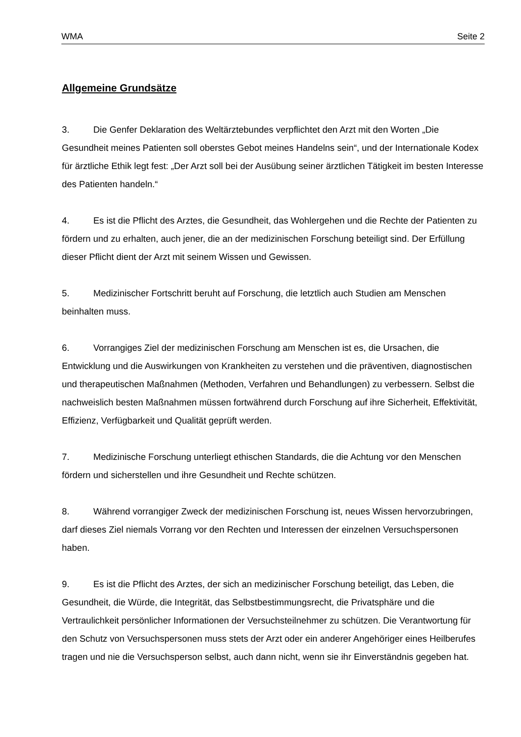WMA Seite 2
Allgemeine Grundsätze
3. Die Genfer Deklaration des Weltärztebundes verpflichtet den Arzt mit den Worten „Die Gesundheit meines Patienten soll oberstes Gebot meines Handelns sein“, und der Internationale Kodex für ärztliche Ethik legt fest: „Der Arzt soll bei der Ausübung seiner ärztlichen Tätigkeit im besten Interesse des Patienten handeln.“
4. Es ist die Pflicht des Arztes, die Gesundheit, das Wohlergehen und die Rechte der Patienten zu fördern und zu erhalten, auch jener, die an der medizinischen Forschung beteiligt sind. Der Erfüllung dieser Pflicht dient der Arzt mit seinem Wissen und Gewissen.
5. Medizinischer Fortschritt beruht auf Forschung, die letztlich auch Studien am Menschen beinhalten muss.
6. Vorrangiges Ziel der medizinischen Forschung am Menschen ist es, die Ursachen, die Entwicklung und die Auswirkungen von Krankheiten zu verstehen und die präventiven, diagnostischen und therapeutischen Maßnahmen (Methoden, Verfahren und Behandlungen) zu verbessern. Selbst die nachweislich besten Maßnahmen müssen fortwährend durch Forschung auf ihre Sicherheit, Effektivität, Effizienz, Verfügbarkeit und Qualität geprüft werden.
7. Medizinische Forschung unterliegt ethischen Standards, die die Achtung vor den Menschen fördern und sicherstellen und ihre Gesundheit und Rechte schützen.
8. Während vorrangiger Zweck der medizinischen Forschung ist, neues Wissen hervorzubringen, darf dieses Ziel niemals Vorrang vor den Rechten und Interessen der einzelnen Versuchspersonen haben.
9. Es ist die Pflicht des Arztes, der sich an medizinischer Forschung beteiligt, das Leben, die Gesundheit, die Würde, die Integrität, das Selbstbestimmungsrecht, die Privatsphäre und die Vertraulichkeit persönlicher Informationen der Versuchsteilnehmer zu schützen. Die Verantwortung für den Schutz von Versuchspersonen muss stets der Arzt oder ein anderer Angehöriger eines Heilberufes tragen und nie die Versuchsperson selbst, auch dann nicht, wenn sie ihr Einverständnis gegeben hat.